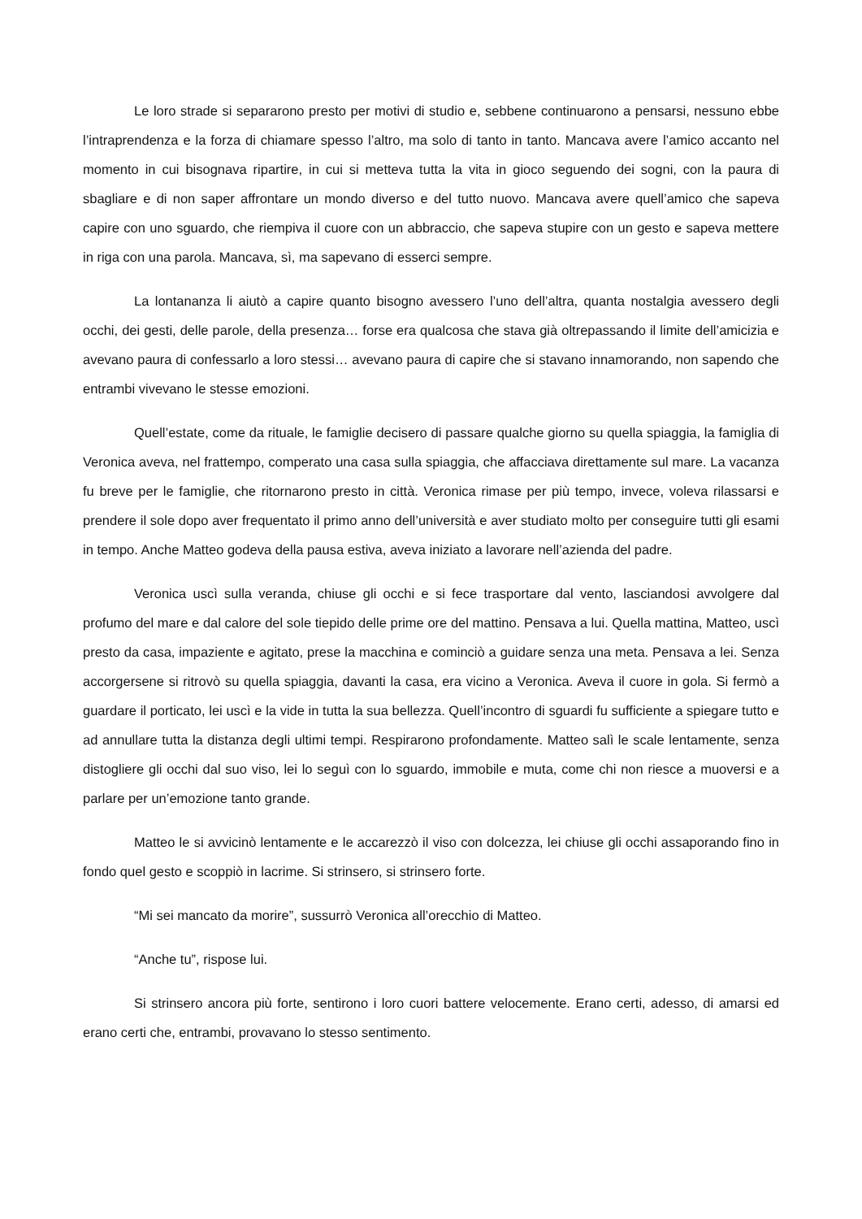Le loro strade si separarono presto per motivi di studio e, sebbene continuarono a pensarsi, nessuno ebbe l’intraprendenza e la forza di chiamare spesso l’altro, ma solo di tanto in tanto. Mancava avere l’amico accanto nel momento in cui bisognava ripartire, in cui si metteva tutta la vita in gioco seguendo dei sogni, con la paura di sbagliare e di non saper affrontare un mondo diverso e del tutto nuovo. Mancava avere quell’amico che sapeva capire con uno sguardo, che riempiva il cuore con un abbraccio, che sapeva stupire con un gesto e sapeva mettere in riga con una parola. Mancava, sì, ma sapevano di esserci sempre.
La lontananza li aiutò a capire quanto bisogno avessero l’uno dell’altra, quanta nostalgia avessero degli occhi, dei gesti, delle parole, della presenza… forse era qualcosa che stava già oltrepassando il limite dell’amicizia e avevano paura di confessarlo a loro stessi… avevano paura di capire che si stavano innamorando, non sapendo che entrambi vivevano le stesse emozioni.
Quell’estate, come da rituale, le famiglie decisero di passare qualche giorno su quella spiaggia, la famiglia di Veronica aveva, nel frattempo, comperato una casa sulla spiaggia, che affacciava direttamente sul mare. La vacanza fu breve per le famiglie, che ritornarono presto in città. Veronica rimase per più tempo, invece, voleva rilassarsi e prendere il sole dopo aver frequentato il primo anno dell’università e aver studiato molto per conseguire tutti gli esami in tempo. Anche Matteo godeva della pausa estiva, aveva iniziato a lavorare nell’azienda del padre.
Veronica uscì sulla veranda, chiuse gli occhi e si fece trasportare dal vento, lasciandosi avvolgere dal profumo del mare e dal calore del sole tiepido delle prime ore del mattino. Pensava a lui. Quella mattina, Matteo, uscì presto da casa, impaziente e agitato, prese la macchina e cominciò a guidare senza una meta. Pensava a lei. Senza accorgersene si ritrovò su quella spiaggia, davanti la casa, era vicino a Veronica. Aveva il cuore in gola. Si fermò a guardare il porticato, lei uscì e la vide in tutta la sua bellezza. Quell’incontro di sguardi fu sufficiente a spiegare tutto e ad annullare tutta la distanza degli ultimi tempi. Respirarono profondamente. Matteo salì le scale lentamente, senza distogliere gli occhi dal suo viso, lei lo seguì con lo sguardo, immobile e muta, come chi non riesce a muoversi e a parlare per un’emozione tanto grande.
Matteo le si avvicinò lentamente e le accarezzò il viso con dolcezza, lei chiuse gli occhi assaporando fino in fondo quel gesto e scoppiò in lacrime. Si strinsero, si strinsero forte.
“Mi sei mancato da morire”, sussurrò Veronica all’orecchio di Matteo.
“Anche tu”, rispose lui.
Si strinsero ancora più forte, sentirono i loro cuori battere velocemente. Erano certi, adesso, di amarsi ed erano certi che, entrambi, provavano lo stesso sentimento.